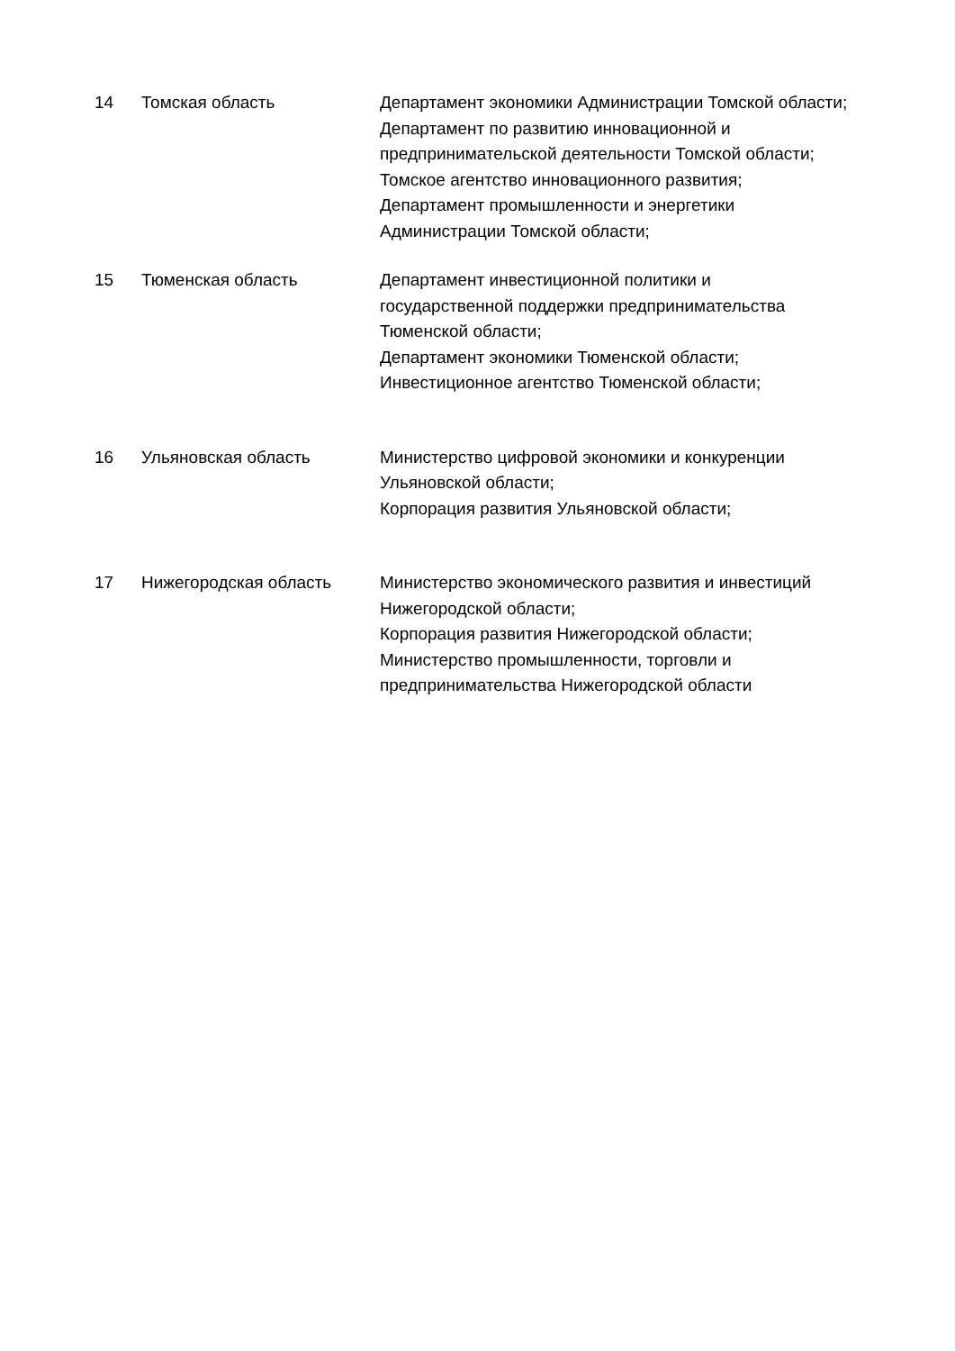| 14 | Томская область | Департамент экономики Администрации Томской области; Департамент по развитию инновационной и предпринимательской деятельности Томской области; Томское агентство инновационного развития; Департамент промышленности и энергетики Администрации Томской области; |
| 15 | Тюменская область | Департамент инвестиционной политики и государственной поддержки предпринимательства Тюменской области; Департамент экономики Тюменской области; Инвестиционное агентство Тюменской области; |
| 16 | Ульяновская область | Министерство цифровой экономики и конкуренции Ульяновской области; Корпорация развития Ульяновской области; |
| 17 | Нижегородская область | Министерство экономического развития и инвестиций Нижегородской области; Корпорация развития Нижегородской области; Министерство промышленности, торговли и предпринимательства Нижегородской области |